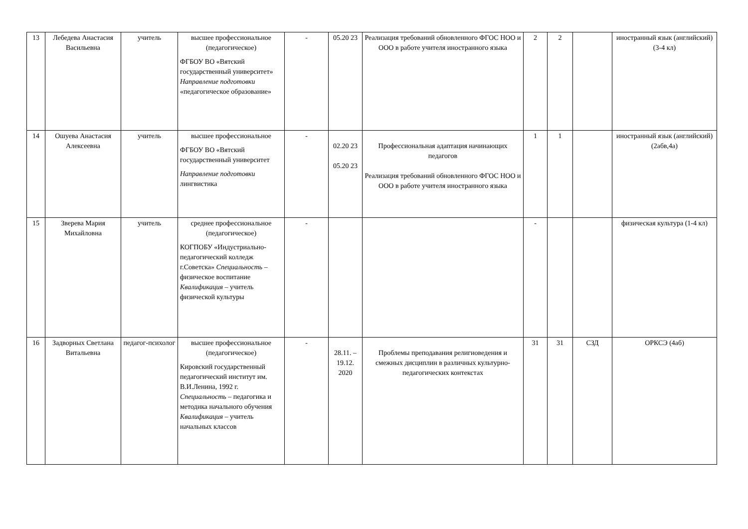| 13 | Лебедева Анастасия Васильевна | учитель | высшее профессиональное (педагогическое) ФГБОУ ВО «Вятский государственный университет» Направление подготовки «педагогическое образование» | - | 05.20 23 | Реализация требований обновленного ФГОС НОО и ООО в работе учителя иностранного языка | 2 | 2 | | иностранный язык (английский) (3-4 кл) |
| 14 | Ошуева Анастасия Алексеевна | учитель | высшее профессиональное ФГБОУ ВО «Вятский государственный университет Направление подготовки лингвистика | - | 02.20 23 05.20 23 | Профессиональная адаптация начинающих педагогов Реализация требований обновленного ФГОС НОО и ООО в работе учителя иностранного языка | 1 | 1 | | иностранный язык (английский) (2абв,4а) |
| 15 | Зверева Мария Михайловна | учитель | среднее профессиональное (педагогическое) КОГПОБУ «Индустриально-педагогический колледж г.Советска» Специальность – физическое воспитание Квалификация – учитель физической культуры | - | | | - | | | физическая культура (1-4 кл) |
| 16 | Задворных Светлана Витальевна | педагог-психолог | высшее профессиональное (педагогическое) Кировский государственный педагогический институт им. В.И.Ленина, 1992 г. Специальность – педагогика и методика начального обучения Квалификация – учитель начальных классов | - | 28.11. – 19.12. 2020 | Проблемы преподавания религиоведения и смежных дисциплин в различных культурно-педагогических контекстах | 31 | 31 | СЗД | ОРКСЭ (4аб) |